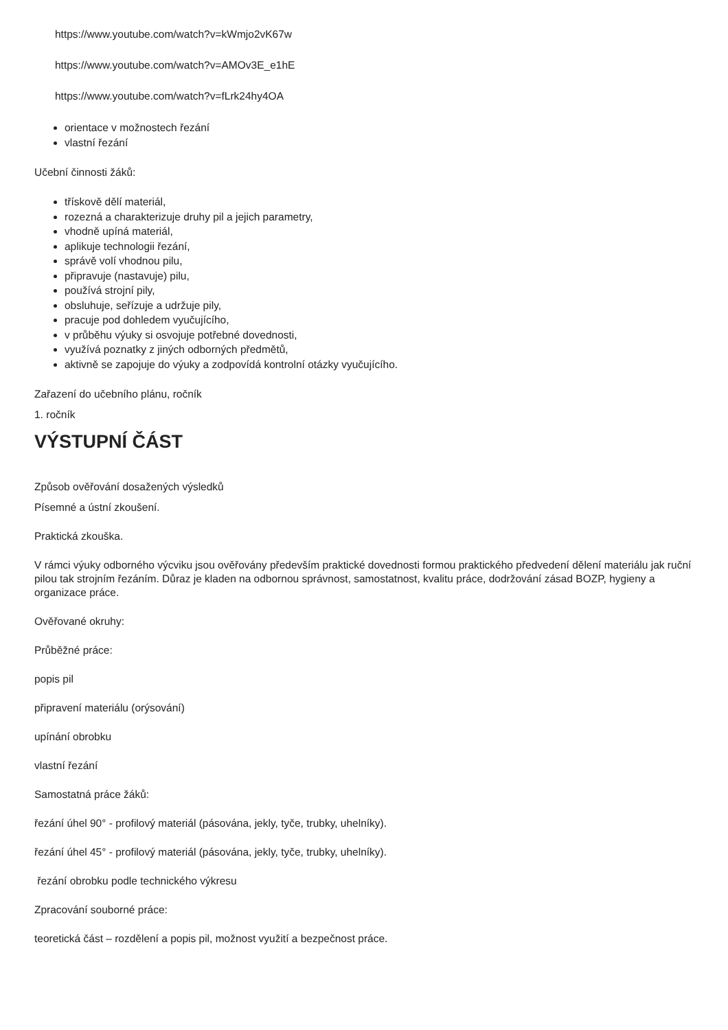https://www.youtube.com/watch?v=kWmjo2vK67w
https://www.youtube.com/watch?v=AMOv3E_e1hE
https://www.youtube.com/watch?v=fLrk24hy4OA
orientace v možnostech řezání
vlastní řezání
Učební činnosti žáků:
třískově dělí materiál,
rozezná a charakterizuje druhy pil a jejich parametry,
vhodně upíná materiál,
aplikuje technologii řezání,
správě volí vhodnou pilu,
připravuje (nastavuje) pilu,
používá strojní pily,
obsluhuje, seřízuje a udržuje pily,
pracuje pod dohledem vyučujícího,
v průběhu výuky si osvojuje potřebné dovednosti,
využívá poznatky z jiných odborných předmětů,
aktivně se zapojuje do výuky a zodpovídá kontrolní otázky vyučujícího.
Zařazení do učebního plánu, ročník
1. ročník
VÝSTUPNÍ ČÁST
Způsob ověřování dosažených výsledků
Písemné a ústní zkoušení.
Praktická zkouška.
V rámci výuky odborného výcviku jsou ověřovány především praktické dovednosti formou praktického předvedení dělení materiálu jak ruční pilou tak strojním řezáním. Důraz je kladen na odbornou správnost, samostatnost, kvalitu práce, dodržování zásad BOZP, hygieny a organizace práce.
Ověřované okruhy:
Průběžné práce:
popis pil
připravení materiálu (orýsování)
upínání obrobku
vlastní řezání
Samostatná práce žáků:
řezání úhel 90° - profilový materiál (pásována, jekly, tyče, trubky, uhelníky).
řezání úhel 45° - profilový materiál (pásována, jekly, tyče, trubky, uhelníky).
řezání obrobku podle technického výkresu
Zpracování souborné práce:
teoretická část – rozdělení a popis pil, možnost využití a bezpečnost práce.